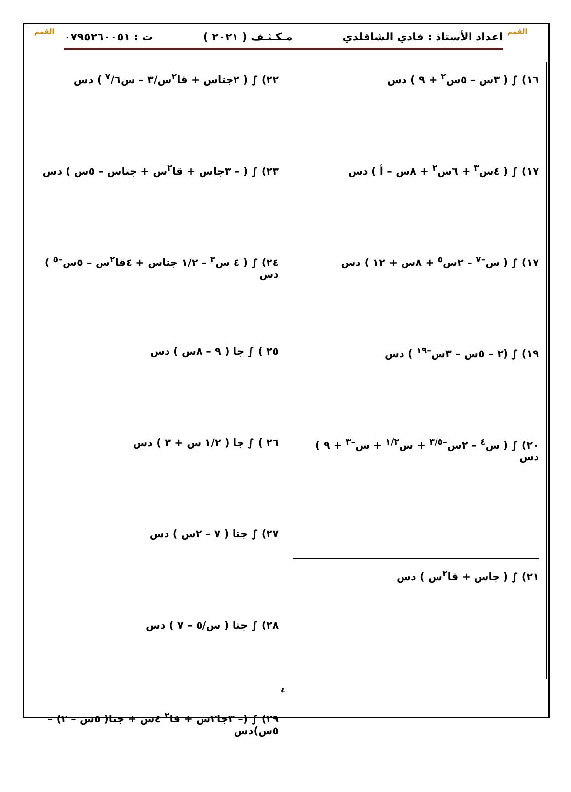القمم
القمم اعداد الأستاذ : فادي الشاقلدي مـكـثـف ( ٢٠٢١ ) ت : ٠٧٩٥٢٦٠٠٥١
١٦) ∫ ( ٣س – ٥س<sup>٢</sup> + ٩ ) دس
١٧) ∫ ( ٤س<sup>٣</sup> + ٦س<sup>٢</sup> + ٨س – أ ) دس
١٧) ∫ ( س<sup>–٧</sup> – ٢س<sup>٥</sup> + ٨س + ١٢ ) دس
١٩) ∫ (٢ – ٥س – ٣س<sup>–١٩</sup> ) دس
٢٠) ∫ ( س<sup>٤</sup> – ٢س<sup>–٣/٥</sup> + س<sup>١/٢</sup> + س<sup>–٣</sup> + ٩ ) دس
٢١) ∫ ( جاس + قا<sup>٢</sup>س ) دس
٢٢) ∫ ( ٢جتاس + قا<sup>٢</sup>س/٣ – س<sup>٧</sup>/٦ ) دس
٢٣) ∫ ( – ٣جاس + قا<sup>٢</sup>س + جتاس – ٥س ) دس
٢٤) ∫ ( ٤ س<sup>٣</sup> – ١/٢ جتاس + ٤قا<sup>٢</sup>س – ٥س<sup>–٥</sup> ) دس
٢٥ ) ∫ جا ( ٩ – ٨س ) دس
٢٦ ) ∫ جا ( ١/٢ س + ٣ ) دس
٢٧) ∫ جتا ( ٧ – ٢س ) دس
٢٨) ∫ جتا ( س/٥ – ٧ ) دس
٢٩) ∫ (– ٣جا٢س + قا<sup>٢</sup> ٤س + جتا( ٥س – ٢) – ٥س)دس
٤